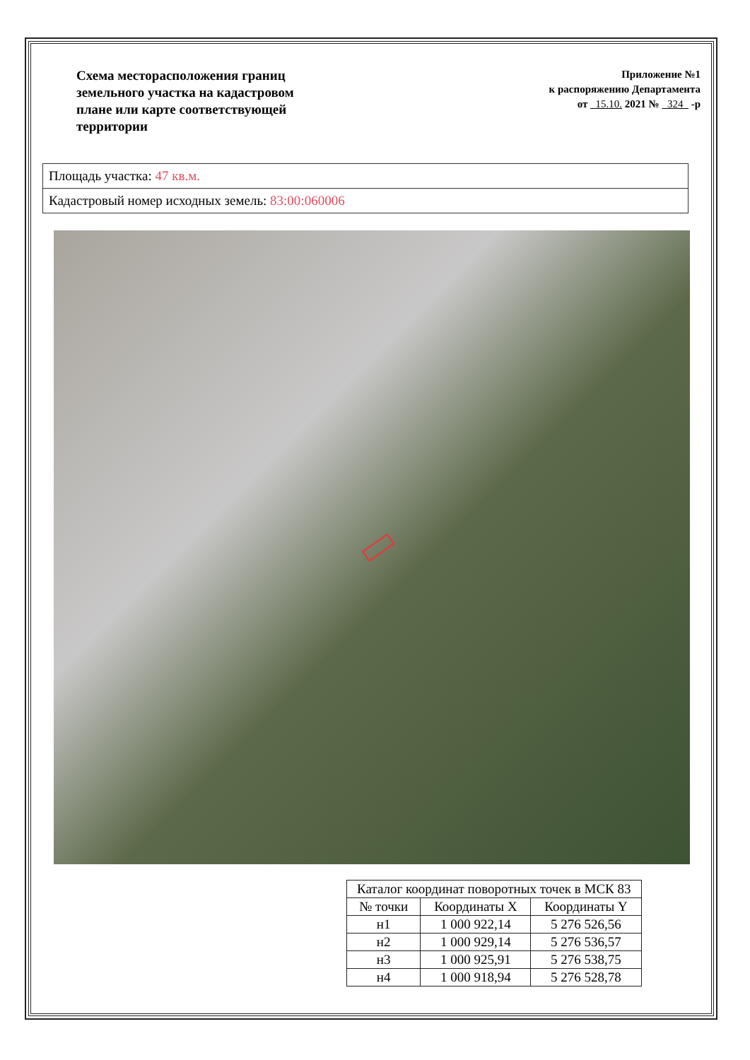Схема месторасположения границ земельного участка на кадастровом плане или карте соответствующей территории
Приложение №1
к распоряжению Департамента
от 15.10. 2021 № 324 -р
Площадь участка: 47 кв.м.
Кадастровый номер исходных земель: 83:00:060006
| Каталог координат поворотных точек в МСК 83 | | |
| --- | --- | --- |
| № точки | Координаты X | Координаты Y |
| н1 | 1 000 922,14 | 5 276 526,56 |
| н2 | 1 000 929,14 | 5 276 536,57 |
| н3 | 1 000 925,91 | 5 276 538,75 |
| н4 | 1 000 918,94 | 5 276 528,78 |